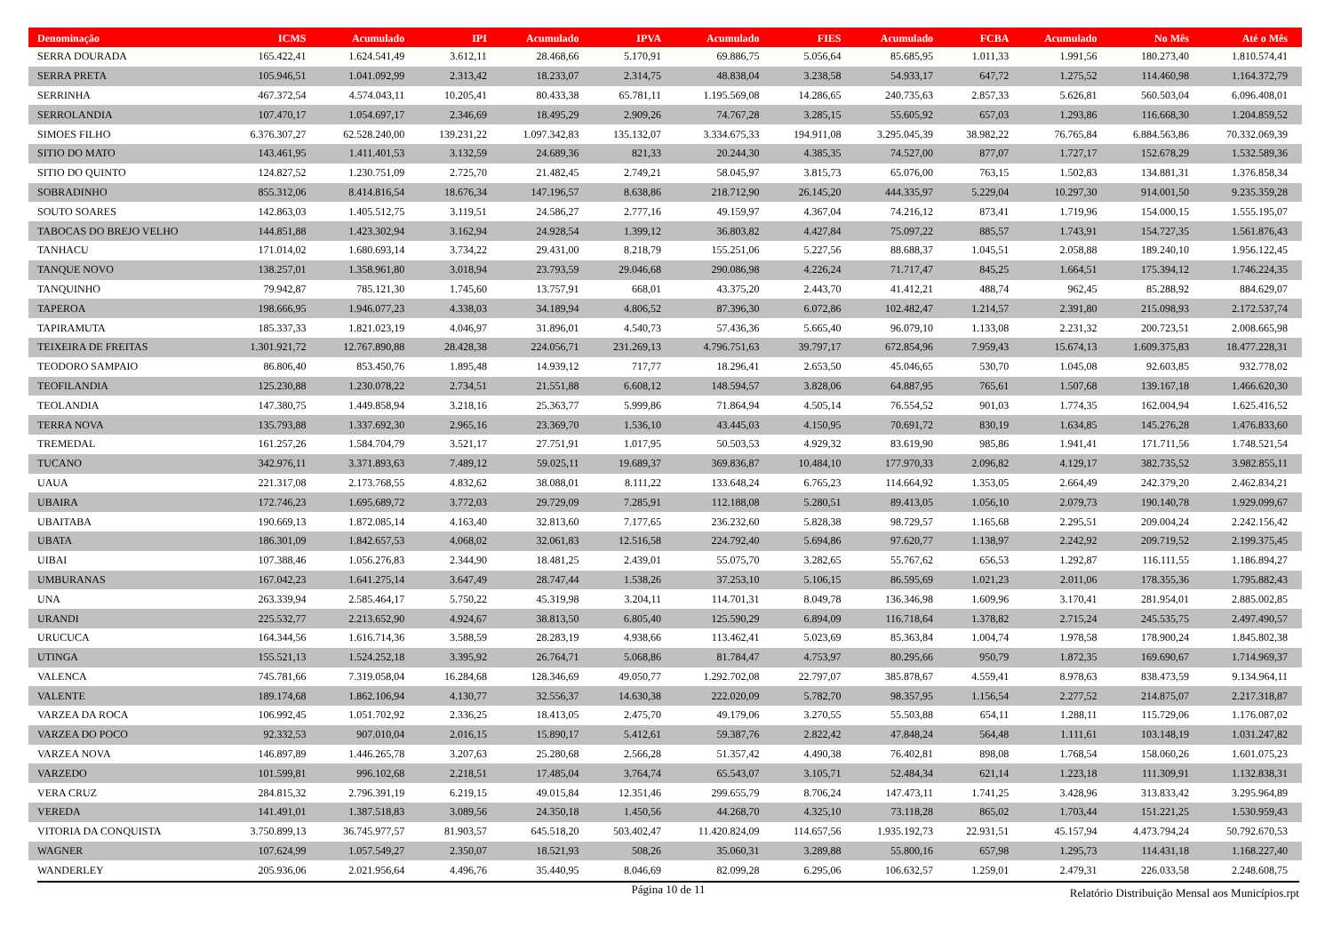| Denominação | ICMS | Acumulado | IPI | Acumulado | IPVA | Acumulado | FIES | Acumulado | FCBA | Acumulado | No Mês | Até o Mês |
| --- | --- | --- | --- | --- | --- | --- | --- | --- | --- | --- | --- | --- |
| SERRA DOURADA | 165.422,41 | 1.624.541,49 | 3.612,11 | 28.468,66 | 5.170,91 | 69.886,75 | 5.056,64 | 85.685,95 | 1.011,33 | 1.991,56 | 180.273,40 | 1.810.574,41 |
| SERRA PRETA | 105.946,51 | 1.041.092,99 | 2.313,42 | 18.233,07 | 2.314,75 | 48.838,04 | 3.238,58 | 54.933,17 | 647,72 | 1.275,52 | 114.460,98 | 1.164.372,79 |
| SERRINHA | 467.372,54 | 4.574.043,11 | 10.205,41 | 80.433,38 | 65.781,11 | 1.195.569,08 | 14.286,65 | 240.735,63 | 2.857,33 | 5.626,81 | 560.503,04 | 6.096.408,01 |
| SERROLANDIA | 107.470,17 | 1.054.697,17 | 2.346,69 | 18.495,29 | 2.909,26 | 74.767,28 | 3.285,15 | 55.605,92 | 657,03 | 1.293,86 | 116.668,30 | 1.204.859,52 |
| SIMOES FILHO | 6.376.307,27 | 62.528.240,00 | 139.231,22 | 1.097.342,83 | 135.132,07 | 3.334.675,33 | 194.911,08 | 3.295.045,39 | 38.982,22 | 76.765,84 | 6.884.563,86 | 70.332.069,39 |
| SITIO DO MATO | 143.461,95 | 1.411.401,53 | 3.132,59 | 24.689,36 | 821,33 | 20.244,30 | 4.385,35 | 74.527,00 | 877,07 | 1.727,17 | 152.678,29 | 1.532.589,36 |
| SITIO DO QUINTO | 124.827,52 | 1.230.751,09 | 2.725,70 | 21.482,45 | 2.749,21 | 58.045,97 | 3.815,73 | 65.076,00 | 763,15 | 1.502,83 | 134.881,31 | 1.376.858,34 |
| SOBRADINHO | 855.312,06 | 8.414.816,54 | 18.676,34 | 147.196,57 | 8.638,86 | 218.712,90 | 26.145,20 | 444.335,97 | 5.229,04 | 10.297,30 | 914.001,50 | 9.235.359,28 |
| SOUTO SOARES | 142.863,03 | 1.405.512,75 | 3.119,51 | 24.586,27 | 2.777,16 | 49.159,97 | 4.367,04 | 74.216,12 | 873,41 | 1.719,96 | 154.000,15 | 1.555.195,07 |
| TABOCAS DO BREJO VELHO | 144.851,88 | 1.423.302,94 | 3.162,94 | 24.928,54 | 1.399,12 | 36.803,82 | 4.427,84 | 75.097,22 | 885,57 | 1.743,91 | 154.727,35 | 1.561.876,43 |
| TANHACU | 171.014,02 | 1.680.693,14 | 3.734,22 | 29.431,00 | 8.218,79 | 155.251,06 | 5.227,56 | 88.688,37 | 1.045,51 | 2.058,88 | 189.240,10 | 1.956.122,45 |
| TANQUE NOVO | 138.257,01 | 1.358.961,80 | 3.018,94 | 23.793,59 | 29.046,68 | 290.086,98 | 4.226,24 | 71.717,47 | 845,25 | 1.664,51 | 175.394,12 | 1.746.224,35 |
| TANQUINHO | 79.942,87 | 785.121,30 | 1.745,60 | 13.757,91 | 668,01 | 43.375,20 | 2.443,70 | 41.412,21 | 488,74 | 962,45 | 85.288,92 | 884.629,07 |
| TAPEROA | 198.666,95 | 1.946.077,23 | 4.338,03 | 34.189,94 | 4.806,52 | 87.396,30 | 6.072,86 | 102.482,47 | 1.214,57 | 2.391,80 | 215.098,93 | 2.172.537,74 |
| TAPIRAMUTA | 185.337,33 | 1.821.023,19 | 4.046,97 | 31.896,01 | 4.540,73 | 57.436,36 | 5.665,40 | 96.079,10 | 1.133,08 | 2.231,32 | 200.723,51 | 2.008.665,98 |
| TEIXEIRA DE FREITAS | 1.301.921,72 | 12.767.890,88 | 28.428,38 | 224.056,71 | 231.269,13 | 4.796.751,63 | 39.797,17 | 672.854,96 | 7.959,43 | 15.674,13 | 1.609.375,83 | 18.477.228,31 |
| TEODORO SAMPAIO | 86.806,40 | 853.450,76 | 1.895,48 | 14.939,12 | 717,77 | 18.296,41 | 2.653,50 | 45.046,65 | 530,70 | 1.045,08 | 92.603,85 | 932.778,02 |
| TEOFILANDIA | 125.230,88 | 1.230.078,22 | 2.734,51 | 21.551,88 | 6.608,12 | 148.594,57 | 3.828,06 | 64.887,95 | 765,61 | 1.507,68 | 139.167,18 | 1.466.620,30 |
| TEOLANDIA | 147.380,75 | 1.449.858,94 | 3.218,16 | 25.363,77 | 5.999,86 | 71.864,94 | 4.505,14 | 76.554,52 | 901,03 | 1.774,35 | 162.004,94 | 1.625.416,52 |
| TERRA NOVA | 135.793,88 | 1.337.692,30 | 2.965,16 | 23.369,70 | 1.536,10 | 43.445,03 | 4.150,95 | 70.691,72 | 830,19 | 1.634,85 | 145.276,28 | 1.476.833,60 |
| TREMEDAL | 161.257,26 | 1.584.704,79 | 3.521,17 | 27.751,91 | 1.017,95 | 50.503,53 | 4.929,32 | 83.619,90 | 985,86 | 1.941,41 | 171.711,56 | 1.748.521,54 |
| TUCANO | 342.976,11 | 3.371.893,63 | 7.489,12 | 59.025,11 | 19.689,37 | 369.836,87 | 10.484,10 | 177.970,33 | 2.096,82 | 4.129,17 | 382.735,52 | 3.982.855,11 |
| UAUA | 221.317,08 | 2.173.768,55 | 4.832,62 | 38.088,01 | 8.111,22 | 133.648,24 | 6.765,23 | 114.664,92 | 1.353,05 | 2.664,49 | 242.379,20 | 2.462.834,21 |
| UBAIRA | 172.746,23 | 1.695.689,72 | 3.772,03 | 29.729,09 | 7.285,91 | 112.188,08 | 5.280,51 | 89.413,05 | 1.056,10 | 2.079,73 | 190.140,78 | 1.929.099,67 |
| UBAITABA | 190.669,13 | 1.872.085,14 | 4.163,40 | 32.813,60 | 7.177,65 | 236.232,60 | 5.828,38 | 98.729,57 | 1.165,68 | 2.295,51 | 209.004,24 | 2.242.156,42 |
| UBATA | 186.301,09 | 1.842.657,53 | 4.068,02 | 32.061,83 | 12.516,58 | 224.792,40 | 5.694,86 | 97.620,77 | 1.138,97 | 2.242,92 | 209.719,52 | 2.199.375,45 |
| UIBAI | 107.388,46 | 1.056.276,83 | 2.344,90 | 18.481,25 | 2.439,01 | 55.075,70 | 3.282,65 | 55.767,62 | 656,53 | 1.292,87 | 116.111,55 | 1.186.894,27 |
| UMBURANAS | 167.042,23 | 1.641.275,14 | 3.647,49 | 28.747,44 | 1.538,26 | 37.253,10 | 5.106,15 | 86.595,69 | 1.021,23 | 2.011,06 | 178.355,36 | 1.795.882,43 |
| UNA | 263.339,94 | 2.585.464,17 | 5.750,22 | 45.319,98 | 3.204,11 | 114.701,31 | 8.049,78 | 136.346,98 | 1.609,96 | 3.170,41 | 281.954,01 | 2.885.002,85 |
| URANDI | 225.532,77 | 2.213.652,90 | 4.924,67 | 38.813,50 | 6.805,40 | 125.590,29 | 6.894,09 | 116.718,64 | 1.378,82 | 2.715,24 | 245.535,75 | 2.497.490,57 |
| URUCUCA | 164.344,56 | 1.616.714,36 | 3.588,59 | 28.283,19 | 4.938,66 | 113.462,41 | 5.023,69 | 85.363,84 | 1.004,74 | 1.978,58 | 178.900,24 | 1.845.802,38 |
| UTINGA | 155.521,13 | 1.524.252,18 | 3.395,92 | 26.764,71 | 5.068,86 | 81.784,47 | 4.753,97 | 80.295,66 | 950,79 | 1.872,35 | 169.690,67 | 1.714.969,37 |
| VALENCA | 745.781,66 | 7.319.058,04 | 16.284,68 | 128.346,69 | 49.050,77 | 1.292.702,08 | 22.797,07 | 385.878,67 | 4.559,41 | 8.978,63 | 838.473,59 | 9.134.964,11 |
| VALENTE | 189.174,68 | 1.862.106,94 | 4.130,77 | 32.556,37 | 14.630,38 | 222.020,09 | 5.782,70 | 98.357,95 | 1.156,54 | 2.277,52 | 214.875,07 | 2.217.318,87 |
| VARZEA DA ROCA | 106.992,45 | 1.051.702,92 | 2.336,25 | 18.413,05 | 2.475,70 | 49.179,06 | 3.270,55 | 55.503,88 | 654,11 | 1.288,11 | 115.729,06 | 1.176.087,02 |
| VARZEA DO POCO | 92.332,53 | 907.010,04 | 2.016,15 | 15.890,17 | 5.412,61 | 59.387,76 | 2.822,42 | 47.848,24 | 564,48 | 1.111,61 | 103.148,19 | 1.031.247,82 |
| VARZEA NOVA | 146.897,89 | 1.446.265,78 | 3.207,63 | 25.280,68 | 2.566,28 | 51.357,42 | 4.490,38 | 76.402,81 | 898,08 | 1.768,54 | 158.060,26 | 1.601.075,23 |
| VARZEDO | 101.599,81 | 996.102,68 | 2.218,51 | 17.485,04 | 3.764,74 | 65.543,07 | 3.105,71 | 52.484,34 | 621,14 | 1.223,18 | 111.309,91 | 1.132.838,31 |
| VERA CRUZ | 284.815,32 | 2.796.391,19 | 6.219,15 | 49.015,84 | 12.351,46 | 299.655,79 | 8.706,24 | 147.473,11 | 1.741,25 | 3.428,96 | 313.833,42 | 3.295.964,89 |
| VEREDA | 141.491,01 | 1.387.518,83 | 3.089,56 | 24.350,18 | 1.450,56 | 44.268,70 | 4.325,10 | 73.118,28 | 865,02 | 1.703,44 | 151.221,25 | 1.530.959,43 |
| VITORIA DA CONQUISTA | 3.750.899,13 | 36.745.977,57 | 81.903,57 | 645.518,20 | 503.402,47 | 11.420.824,09 | 114.657,56 | 1.935.192,73 | 22.931,51 | 45.157,94 | 4.473.794,24 | 50.792.670,53 |
| WAGNER | 107.624,99 | 1.057.549,27 | 2.350,07 | 18.521,93 | 508,26 | 35.060,31 | 3.289,88 | 55.800,16 | 657,98 | 1.295,73 | 114.431,18 | 1.168.227,40 |
| WANDERLEY | 205.936,06 | 2.021.956,64 | 4.496,76 | 35.440,95 | 8.046,69 | 82.099,28 | 6.295,06 | 106.632,57 | 1.259,01 | 2.479,31 | 226.033,58 | 2.248.608,75 |
Página 10 de 11
Relatório Distribuição Mensal aos Municípios.rpt